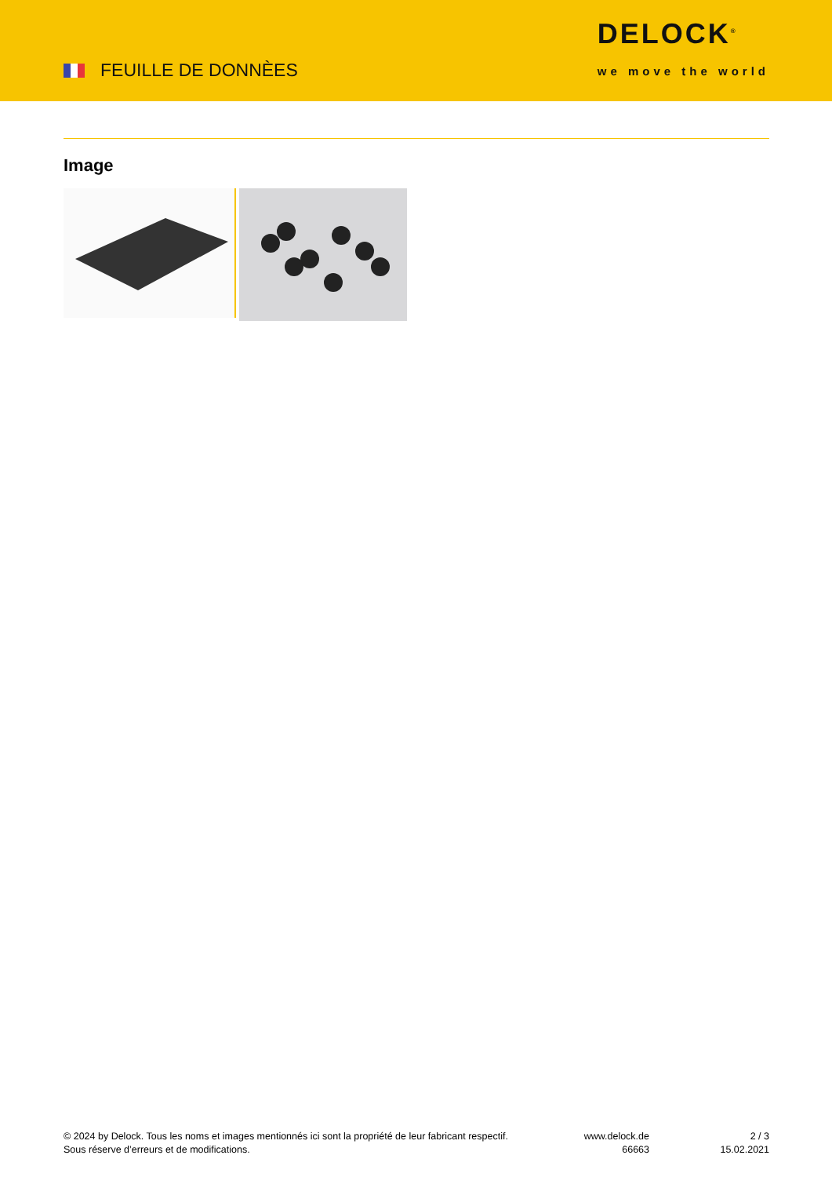FEUILLE DE DONNÈES
DELOCK<sup>®</sup>
we move the world
Image
© 2024 by Delock. Tous les noms et images mentionnés ici sont la propriété de leur fabricant respectif.
Sous réserve d’erreurs et de modifications.
www.delock.de
66663
2 / 3
15.02.2021